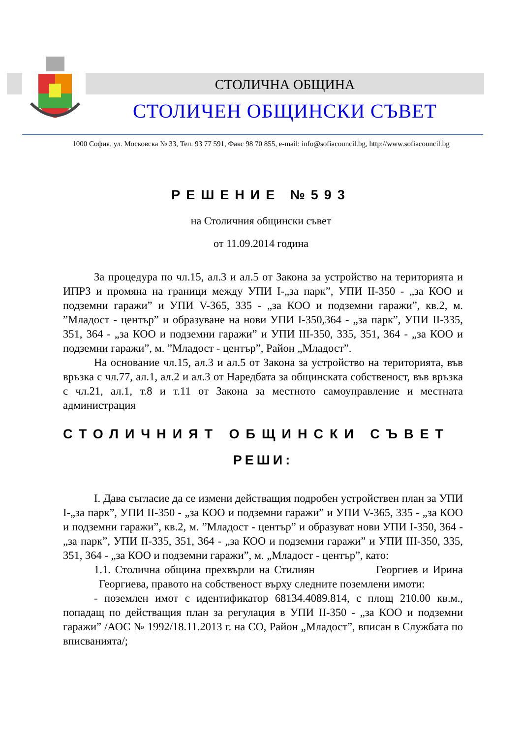СТОЛИЧНА ОБЩИНА
СТОЛИЧЕН ОБЩИНСКИ СЪВЕТ
1000 София, ул. Московска № 33, Тел. 93 77 591, Факс 98 70 855, e-mail: info@sofiacouncil.bg, http://www.sofiacouncil.bg
РЕШЕНИЕ №593
на Столичния общински съвет
от 11.09.2014 година
За процедура по чл.15, ал.3 и ал.5 от Закона за устройство на територията и ИПРЗ и промяна на граници между УПИ I-„за парк”, УПИ II-350 - „за КОО и подземни гаражи” и УПИ V-365, 335 - „за КОО и подземни гаражи”, кв.2, м. ”Младост - център” и образуване на нови УПИ I-350,364 - „за парк”, УПИ II-335, 351, 364 - „за КОО и подземни гаражи” и УПИ III-350, 335, 351, 364 - „за КОО и подземни гаражи”, м. ”Младост - център”, Район „Младост”.
На основание чл.15, ал.3 и ал.5 от Закона за устройство на територията, във връзка с чл.77, ал.1, ал.2 и ал.3 от Наредбата за общинската собственост, във връзка с чл.21, ал.1, т.8 и т.11 от Закона за местното самоуправление и местната администрация
СТОЛИЧНИЯТ ОБЩИНСКИ СЪВЕТ
РЕШИ:
I. Дава съгласие да се измени действащия подробен устройствен план за УПИ I-„за парк”, УПИ II-350 - „за КОО и подземни гаражи” и УПИ V-365, 335 - „за КОО и подземни гаражи”, кв.2, м. ”Младост - център” и образуват нови УПИ I-350, 364 - „за парк”, УПИ II-335, 351, 364 - „за КОО и подземни гаражи” и УПИ III-350, 335, 351, 364 - „за КОО и подземни гаражи”, м. „Младост - център”, като:
1.1. Столична община прехвърли на Стилиян Георгиев и Ирина Георгиева, правото на собственост върху следните поземлени имоти:
- поземлен имот с идентификатор 68134.4089.814, с площ 210.00 кв.м., попадащ по действащия план за регулация в УПИ II-350 - „за КОО и подземни гаражи” /АОС № 1992/18.11.2013 г. на СО, Район „Младост”, вписан в Службата по вписванията/;